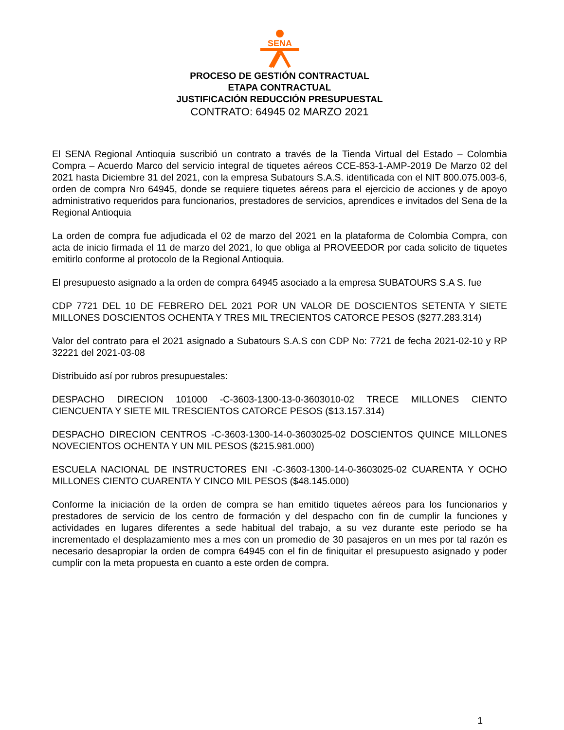SENA
PROCESO DE GESTIÓN CONTRACTUAL
ETAPA CONTRACTUAL
JUSTIFICACIÓN REDUCCIÓN PRESUPUESTAL
CONTRATO: 64945 02 MARZO 2021
El SENA Regional Antioquia suscribió un contrato a través de la Tienda Virtual del Estado – Colombia Compra – Acuerdo Marco del servicio integral de tiquetes aéreos CCE-853-1-AMP-2019 De Marzo 02 del 2021 hasta Diciembre 31 del 2021, con la empresa Subatours S.A.S. identificada con el NIT 800.075.003-6, orden de compra Nro 64945, donde se requiere tiquetes aéreos para el ejercicio de acciones y de apoyo administrativo requeridos para funcionarios, prestadores de servicios, aprendices e invitados del Sena de la Regional Antioquia
La orden de compra fue adjudicada el 02 de marzo del 2021 en la plataforma de Colombia Compra, con acta de inicio firmada el 11 de marzo del 2021, lo que obliga al PROVEEDOR por cada solicito de tiquetes emitirlo conforme al protocolo de la Regional Antioquia.
El presupuesto asignado a la orden de compra 64945 asociado a la empresa SUBATOURS S.A S. fue
CDP 7721 DEL 10 DE FEBRERO DEL 2021 POR UN VALOR DE DOSCIENTOS SETENTA Y SIETE MILLONES DOSCIENTOS OCHENTA Y TRES MIL TRECIENTOS CATORCE PESOS ($277.283.314)
Valor del contrato para el 2021 asignado a Subatours S.A.S con CDP No: 7721 de fecha 2021-02-10 y RP 32221 del 2021-03-08
Distribuido así por rubros presupuestales:
DESPACHO DIRECION 101000 -C-3603-1300-13-0-3603010-02 TRECE MILLONES CIENTO CIENCUENTA Y SIETE MIL TRESCIENTOS CATORCE PESOS ($13.157.314)
DESPACHO DIRECION CENTROS -C-3603-1300-14-0-3603025-02 DOSCIENTOS QUINCE MILLONES NOVECIENTOS OCHENTA Y UN MIL PESOS ($215.981.000)
ESCUELA NACIONAL DE INSTRUCTORES ENI -C-3603-1300-14-0-3603025-02 CUARENTA Y OCHO MILLONES CIENTO CUARENTA Y CINCO MIL PESOS ($48.145.000)
Conforme la iniciación de la orden de compra se han emitido tiquetes aéreos para los funcionarios y prestadores de servicio de los centro de formación y del despacho con fin de cumplir la funciones y actividades en lugares diferentes a sede habitual del trabajo, a su vez durante este periodo se ha incrementado el desplazamiento mes a mes con un promedio de 30 pasajeros en un mes por tal razón es necesario desapropiar la orden de compra 64945 con el fin de finiquitar el presupuesto asignado y poder cumplir con la meta propuesta en cuanto a este orden de compra.
1